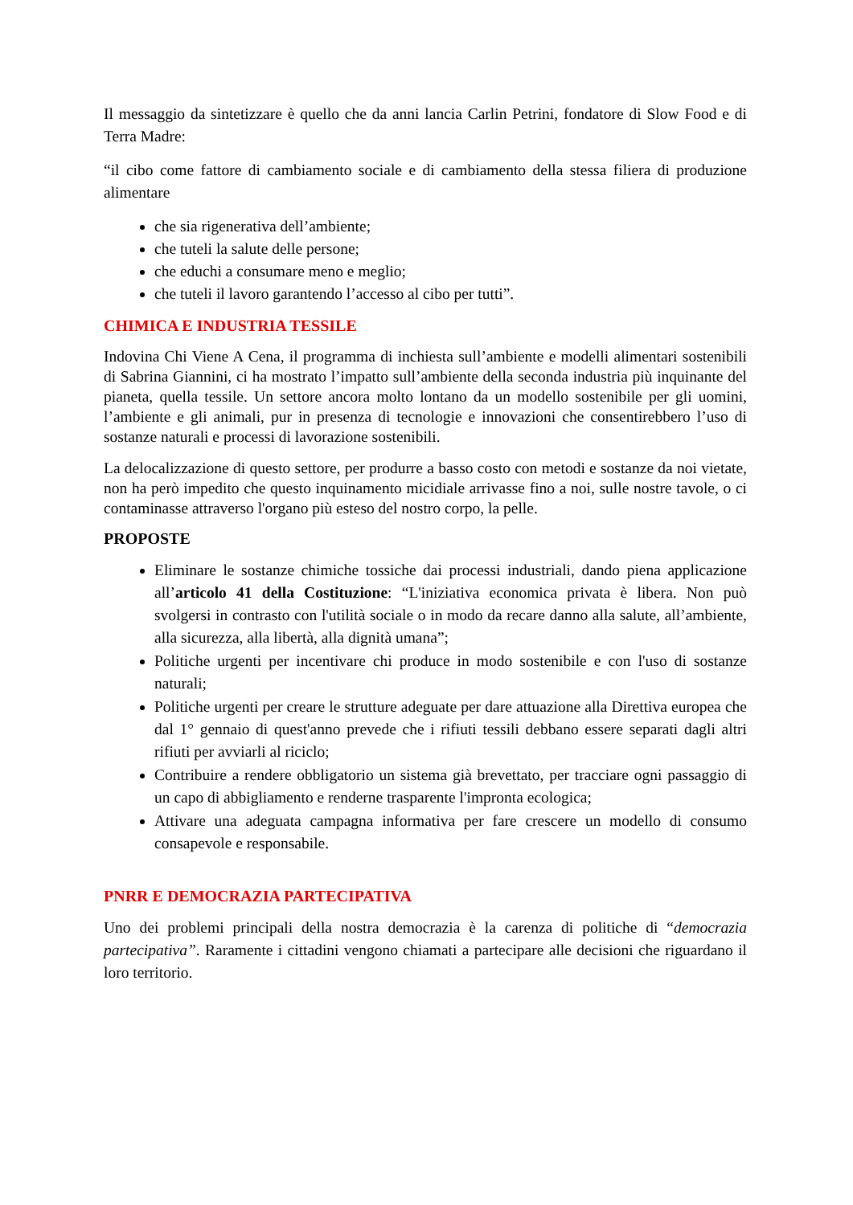Il messaggio da sintetizzare è quello che da anni lancia Carlin Petrini, fondatore di Slow Food e di Terra Madre:
“il cibo come fattore di cambiamento sociale e di cambiamento della stessa filiera di produzione alimentare
che sia rigenerativa dell’ambiente;
che tuteli la salute delle persone;
che educhi a consumare meno e meglio;
che tuteli il lavoro garantendo l’accesso al cibo per tutti”.
CHIMICA E INDUSTRIA TESSILE
Indovina Chi Viene A Cena, il programma di inchiesta sull’ambiente e modelli alimentari sostenibili di Sabrina Giannini, ci ha mostrato l’impatto sull’ambiente della seconda industria più inquinante del pianeta, quella tessile. Un settore ancora molto lontano da un modello sostenibile per gli uomini, l’ambiente e gli animali, pur in presenza di tecnologie e innovazioni che consentirebbero l’uso di sostanze naturali e processi di lavorazione sostenibili.
La delocalizzazione di questo settore, per produrre a basso costo con metodi e sostanze da noi vietate, non ha però impedito che questo inquinamento micidiale arrivasse fino a noi, sulle nostre tavole, o ci contaminasse attraverso l'organo più esteso del nostro corpo, la pelle.
PROPOSTE
Eliminare le sostanze chimiche tossiche dai processi industriali, dando piena applicazione all’articolo 41 della Costituzione: “L'iniziativa economica privata è libera. Non può svolgersi in contrasto con l'utilità sociale o in modo da recare danno alla salute, all’ambiente, alla sicurezza, alla libertà, alla dignità umana”;
Politiche urgenti per incentivare chi produce in modo sostenibile e con l'uso di sostanze naturali;
Politiche urgenti per creare le strutture adeguate per dare attuazione alla Direttiva europea che dal 1° gennaio di quest'anno prevede che i rifiuti tessili debbano essere separati dagli altri rifiuti per avviarli al riciclo;
Contribuire a rendere obbligatorio un sistema già brevettato, per tracciare ogni passaggio di un capo di abbigliamento e renderne trasparente l'impronta ecologica;
Attivare una adeguata campagna informativa per fare crescere un modello di consumo consapevole e responsabile.
PNRR E DEMOCRAZIA PARTECIPATIVA
Uno dei problemi principali della nostra democrazia è la carenza di politiche di “democrazia partecipativa”. Raramente i cittadini vengono chiamati a partecipare alle decisioni che riguardano il loro territorio.